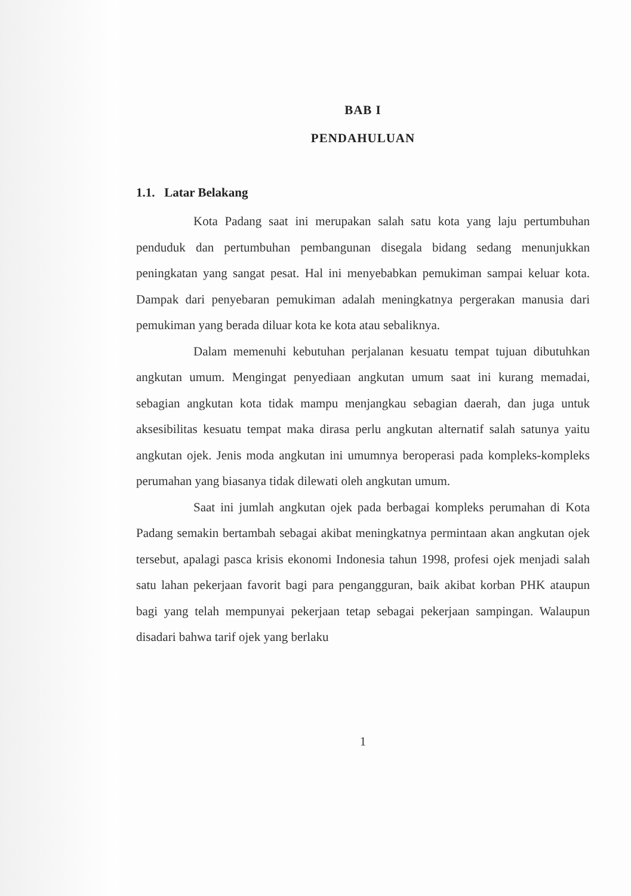BAB I
PENDAHULUAN
1.1. Latar Belakang
Kota Padang saat ini merupakan salah satu kota yang laju pertumbuhan penduduk dan pertumbuhan pembangunan disegala bidang sedang menunjukkan peningkatan yang sangat pesat. Hal ini menyebabkan pemukiman sampai keluar kota. Dampak dari penyebaran pemukiman adalah meningkatnya pergerakan manusia dari pemukiman yang berada diluar kota ke kota atau sebaliknya.
Dalam memenuhi kebutuhan perjalanan kesuatu tempat tujuan dibutuhkan angkutan umum. Mengingat penyediaan angkutan umum saat ini kurang memadai, sebagian angkutan kota tidak mampu menjangkau sebagian daerah, dan juga untuk aksesibilitas kesuatu tempat maka dirasa perlu angkutan alternatif salah satunya yaitu angkutan ojek. Jenis moda angkutan ini umumnya beroperasi pada kompleks-kompleks perumahan yang biasanya tidak dilewati oleh angkutan umum.
Saat ini jumlah angkutan ojek pada berbagai kompleks perumahan di Kota Padang semakin bertambah sebagai akibat meningkatnya permintaan akan angkutan ojek tersebut, apalagi pasca krisis ekonomi Indonesia tahun 1998, profesi ojek menjadi salah satu lahan pekerjaan favorit bagi para pengangguran, baik akibat korban PHK ataupun bagi yang telah mempunyai pekerjaan tetap sebagai pekerjaan sampingan. Walaupun disadari bahwa tarif ojek yang berlaku
1